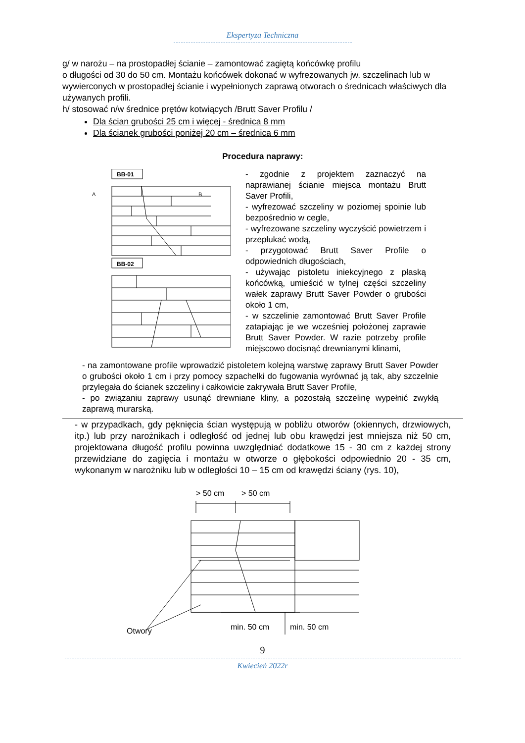Ekspertyza Techniczna
g/ w narożu – na prostopadłej ścianie – zamontować zagiętą końcówkę profilu
o długości od 30 do 50 cm. Montażu końcówek dokonać w wyfrezowanych jw. szczelinach lub w wywierconych w prostopadłej ścianie i wypełnionych zaprawą otworach o średnicach właściwych dla używanych profili.
h/ stosować n/w średnice prętów kotwiących /Brutt Saver Profilu /
Dla ścian grubości 25 cm i więcej - średnica 8 mm
Dla ścianek grubości poniżej 20 cm – średnica 6 mm
Procedura naprawy:
BB-01
A
B
BB-02
- zgodnie z projektem zaznaczyć na naprawianej ścianie miejsca montażu Brutt Saver Profili,
- wyfrezować szczeliny w poziomej spoinie lub bezpośrednio w cegle,
- wyfrezowane szczeliny wyczyścić powietrzem i przepłukać wodą,
- przygotować Brutt Saver Profile o odpowiednich długościach,
- używając pistoletu iniekcyjnego z płaską końcówką, umieścić w tylnej części szczeliny wałek zaprawy Brutt Saver Powder o grubości około 1 cm,
- w szczelinie zamontować Brutt Saver Profile zatapiając je we wcześniej położonej zaprawie Brutt Saver Powder. W razie potrzeby profile miejscowo docisnąć drewnianymi klinami,
- na zamontowane profile wprowadzić pistoletem kolejną warstwę zaprawy Brutt Saver Powder o grubości około 1 cm i przy pomocy szpachelki do fugowania wyrównać ją tak, aby szczelnie przylegała do ścianek szczeliny i całkowicie zakrywała Brutt Saver Profile,
- po związaniu zaprawy usunąć drewniane kliny, a pozostałą szczelinę wypełnić zwykłą zaprawą murarską.
- w przypadkach, gdy pęknięcia ścian występują w pobliżu otworów (okiennych, drzwiowych, itp.) lub przy narożnikach i odległość od jednej lub obu krawędzi jest mniejsza niż 50 cm, projektowana długość profilu powinna uwzględniać dodatkowe 15 - 30 cm z każdej strony przewidziane do zagięcia i montażu w otworze o głębokości odpowiednio 20 - 35 cm, wykonanym w narożniku lub w odległości 10 – 15 cm od krawędzi ściany (rys. 10),
> 50 cm
> 50 cm
Otwory
min. 50 cm
min. 50 cm
9
Kwiecień 2022r